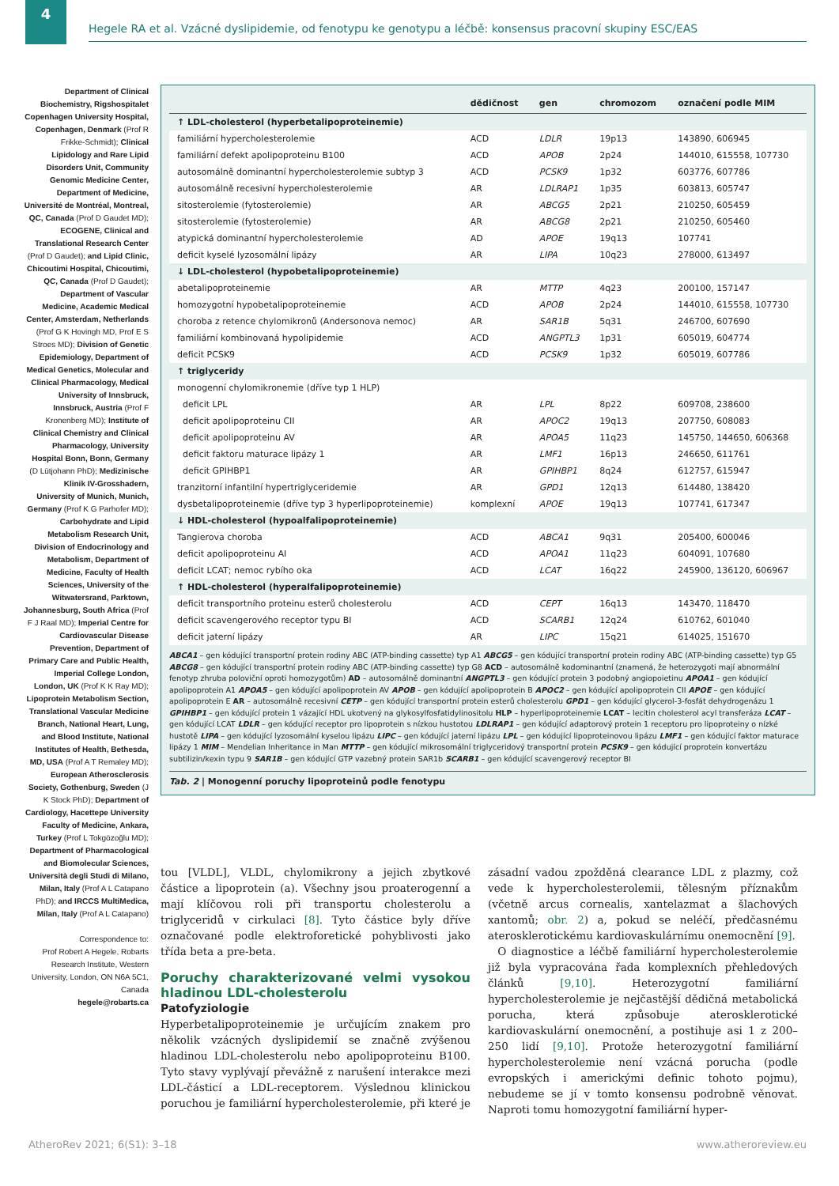4
Hegele RA et al. Vzácné dyslipidemie, od fenotypu ke genotypu a léčbě: konsensus pracovní skupiny ESC/EAS
Department of Clinical Biochemistry, Rigshospitalet Copenhagen University Hospital, Copenhagen, Denmark (Prof R Frikke-Schmidt); Clinical Lipidology and Rare Lipid Disorders Unit, Community Genomic Medicine Center, Department of Medicine, Université de Montréal, Montreal, QC, Canada (Prof D Gaudet MD); ECOGENE, Clinical and Translational Research Center (Prof D Gaudet); and Lipid Clinic, Chicoutimi Hospital, Chicoutimi, QC, Canada (Prof D Gaudet); Department of Vascular Medicine, Academic Medical Center, Amsterdam, Netherlands (Prof G K Hovingh MD, Prof E S Stroes MD); Division of Genetic Epidemiology, Department of Medical Genetics, Molecular and Clinical Pharmacology, Medical University of Innsbruck, Innsbruck, Austria (Prof F Kronenberg MD); Institute of Clinical Chemistry and Clinical Pharmacology, University Hospital Bonn, Bonn, Germany (D Lütjohann PhD); Medizinische Klinik IV-Grosshadern, University of Munich, Munich, Germany (Prof K G Parhofer MD); Carbohydrate and Lipid Metabolism Research Unit, Division of Endocrinology and Metabolism, Department of Medicine, Faculty of Health Sciences, University of the Witwatersrand, Parktown, Johannesburg, South Africa (Prof F J Raal MD); Imperial Centre for Cardiovascular Disease Prevention, Department of Primary Care and Public Health, Imperial College London, London, UK (Prof K K Ray MD); Lipoprotein Metabolism Section, Translational Vascular Medicine Branch, National Heart, Lung, and Blood Institute, National Institutes of Health, Bethesda, MD, USA (Prof A T Remaley MD); European Atherosclerosis Society, Gothenburg, Sweden (J K Stock PhD); Department of Cardiology, Hacettepe University Faculty of Medicine, Ankara, Turkey (Prof L Tokgözoğlu MD); Department of Pharmacological and Biomolecular Sciences, Università degli Studi di Milano, Milan, Italy (Prof A L Catapano PhD); and IRCCS MultiMedica, Milan, Italy (Prof A L Catapano)
Correspondence to:
Prof Robert A Hegele, Robarts Research Institute, Western University, London, ON N6A 5C1, Canada
hegele@robarts.ca
| | dědičnost | gen | chromozom | označení podle MIM |
| --- | --- | --- | --- | --- |
| ↑ LDL-cholesterol (hyperbetalipoproteinemie) | | | | |
| familiární hypercholesterolemie | ACD | LDLR | 19p13 | 143890, 606945 |
| familiární defekt apolipoproteinu B100 | ACD | APOB | 2p24 | 144010, 615558, 107730 |
| autosomálně dominantní hypercholesterolemie subtyp 3 | ACD | PCSK9 | 1p32 | 603776, 607786 |
| autosomálně recesivní hypercholesterolemie | AR | LDLRAP1 | 1p35 | 603813, 605747 |
| sitosterolemie (fytosterolemie) | AR | ABCG5 | 2p21 | 210250, 605459 |
| sitosterolemie (fytosterolemie) | AR | ABCG8 | 2p21 | 210250, 605460 |
| atypická dominantní hypercholesterolemie | AD | APOE | 19q13 | 107741 |
| deficit kyselé lyzosomální lipázy | AR | LIPA | 10q23 | 278000, 613497 |
| ↓ LDL-cholesterol (hypobetalipoproteinemie) | | | | |
| abetalipoproteinemie | AR | MTTP | 4q23 | 200100, 157147 |
| homozygotní hypobetalipoproteinemie | ACD | APOB | 2p24 | 144010, 615558, 107730 |
| choroba z retence chylomikronů (Andersonova nemoc) | AR | SAR1B | 5q31 | 246700, 607690 |
| familiární kombinovaná hypolipidemie | ACD | ANGPTL3 | 1p31 | 605019, 604774 |
| deficit PCSK9 | ACD | PCSK9 | 1p32 | 605019, 607786 |
| ↑ triglyceridy | | | | |
| monogenní chylomikronemie (dříve typ 1 HLP) | | | | |
| deficit LPL | AR | LPL | 8p22 | 609708, 238600 |
| deficit apolipoproteinu CII | AR | APOC2 | 19q13 | 207750, 608083 |
| deficit apolipoproteinu AV | AR | APOA5 | 11q23 | 145750, 144650, 606368 |
| deficit faktoru maturace lipázy 1 | AR | LMF1 | 16p13 | 246650, 611761 |
| deficit GPIHBP1 | AR | GPIHBP1 | 8q24 | 612757, 615947 |
| tranzitorní infantilní hypertriglyceridemie | AR | GPD1 | 12q13 | 614480, 138420 |
| dysbetalipoproteinemie (dříve typ 3 hyperlipoproteinemie) | komplexní | APOE | 19q13 | 107741, 617347 |
| ↓ HDL-cholesterol (hypoalfalipoproteinemie) | | | | |
| Tangierova choroba | ACD | ABCA1 | 9q31 | 205400, 600046 |
| deficit apolipoproteinu AI | ACD | APOA1 | 11q23 | 604091, 107680 |
| deficit LCAT; nemoc rybího oka | ACD | LCAT | 16q22 | 245900, 136120, 606967 |
| ↑ HDL-cholesterol (hyperalfalipoproteinemie) | | | | |
| deficit transportního proteinu esterů cholesterolu | ACD | CEPT | 16q13 | 143470, 118470 |
| deficit scavengerového receptor typu BI | ACD | SCARB1 | 12q24 | 610762, 601040 |
| deficit jaterní lipázy | AR | LIPC | 15q21 | 614025, 151670 |
ABCA1 – gen kódující transportní protein rodiny ABC (ATP-binding cassette) typ A1 ABCG5 – gen kódující transportní protein rodiny ABC (ATP-binding cassette) typ G5 ABCG8 – gen kódující transportní protein rodiny ABC (ATP-binding cassette) typ G8 ACD – autosomálně kodominantní (znamená, že heterozygoti mají abnormální fenotyp zhruba poloviční oproti homozygotům) AD – autosomálně dominantní ANGPTL3 – gen kódující protein 3 podobný angiopoietinu APOA1 – gen kódující apolipoprotein A1 APOA5 – gen kódující apolipoprotein AV APOB – gen kódující apolipoprotein B APOC2 – gen kódující apolipoprotein CII APOE – gen kódující apolipoprotein E AR – autosomálně recesivní CETP – gen kódující transportní protein esterů cholesterolu GPD1 – gen kódující glycerol-3-fosfát dehydrogenázu 1 GPIHBP1 – gen kódující protein 1 vázající HDL ukotvený na glykosylfosfatidylinositolu HLP – hyperlipoproteinemie LCAT – lecitin cholesterol acyl transferáza LCAT – gen kódující LCAT LDLR – gen kódující receptor pro lipoprotein s nízkou hustotou LDLRAP1 – gen kódující adaptorový protein 1 receptoru pro lipoproteiny o nízké hustotě LIPA – gen kódující lyzosomální kyselou lipázu LIPC – gen kódující jaterní lipázu LPL – gen kódující lipoproteinovou lipázu LMF1 – gen kódující faktor maturace lipázy 1 MIM – Mendelian Inheritance in Man MTTP – gen kódující mikrosomální triglyceridový transportní protein PCSK9 – gen kódující proprotein konvertázu subtilizin/kexin typu 9 SAR1B – gen kódující GTP vazebný protein SAR1b SCARB1 – gen kódující scavengerový receptor BI
Tab. 2 | Monogenní poruchy lipoproteinů podle fenotypu
tou [VLDL], VLDL, chylomikrony a jejich zbytkové částice a lipoprotein (a). Všechny jsou proaterogenní a mají klíčovou roli při transportu cholesterolu a triglyceridů v cirkulaci [8]. Tyto částice byly dříve označované podle elektroforetické pohyblivosti jako třída beta a pre-beta.
Poruchy charakterizované velmi vysokou hladinou LDL-cholesterolu
Patofyziologie
Hyperbetalipoproteinemie je určujícím znakem pro několik vzácných dyslipidemií se značně zvýšenou hladinou LDL-cholesterolu nebo apolipoproteinu B100. Tyto stavy vyplývají převážně z narušení interakce mezi LDL-částicí a LDL-receptorem. Výslednou klinickou poruchou je familiární hypercholesterolemie, při které je zásadní vadou zpožděná clearance LDL z plazmy, což vede k hypercholesterolemii, tělesným příznakům (včetně arcus cornealis, xantelazmat a šlachových xantomů; obr. 2) a, pokud se neléčí, předčasnému aterosklerotickému kardiovaskulárnímu onemocnění [9].
O diagnostice a léčbě familiární hypercholesterolemie již byla vypracována řada komplexních přehledových článků [9,10]. Heterozygotní familiární hypercholesterolemie je nejčastější dědičná metabolická porucha, která způsobuje aterosklerotické kardiovaskulární onemocnění, a postihuje asi 1 z 200–250 lidí [9,10]. Protože heterozygotní familiární hypercholesterolemie není vzácná porucha (podle evropských i americkými definic tohoto pojmu), nebudeme se jí v tomto konsensu podrobně věnovat. Naproti tomu homozygotní familiární hyper-
AtheroRev 2021; 6(S1): 3–18 www.atheroreview.eu